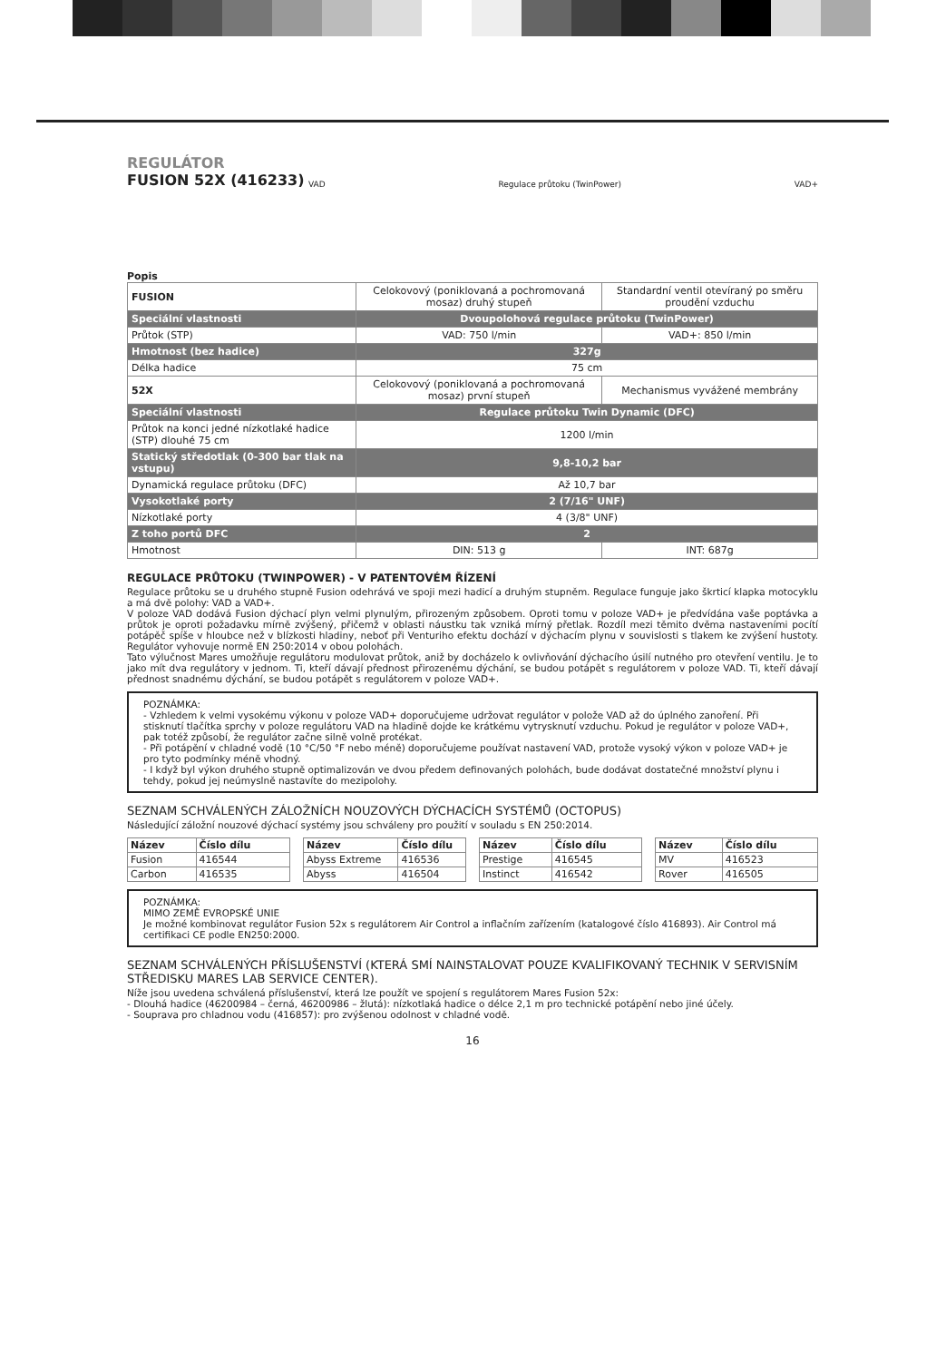REGULÁTOR
FUSION 52X (416233)
VAD Regulace průtoku (TwinPower) VAD+
Popis
| FUSION | Celokovový (poniklovaná a pochromovaná mosaz) druhý stupeň | Standardní ventil otevíraný po směru proudění vzduchu |
| Speciální vlastnosti | Dvoupolohová regulace průtoku (TwinPower) | |
| Průtok (STP) | VAD: 750 l/min | VAD+: 850 l/min |
| Hmotnost (bez hadice) | 327g | |
| Délka hadice | 75 cm | |
| 52X | Celokovový (poniklovaná a pochromovaná mosaz) první stupeň | Mechanismus vyvážené membrány |
| Speciální vlastnosti | Regulace průtoku Twin Dynamic (DFC) | |
| Průtok na konci jedné nízkotlaké hadice (STP) dlouhé 75 cm | 1200 l/min | |
| Statický středotlak (0-300 bar tlak na vstupu) | 9,8-10,2 bar | |
| Dynamická regulace průtoku (DFC) | Až 10,7 bar | |
| Vysokotlaké porty | 2 (7/16" UNF) | |
| Nízkotlaké porty | 4 (3/8" UNF) | |
| Z toho portů DFC | 2 | |
| Hmotnost | DIN: 513 g | INT: 687g |
REGULACE PRŮTOKU (TWINPOWER) - V PATENTOVÉM ŘÍZENÍ
Regulace průtoku se u druhého stupně Fusion odehrává ve spoji mezi hadicí a druhým stupněm. Regulace funguje jako škrticí klapka motocyklu a má dvě polohy: VAD a VAD+.
V poloze VAD dodává Fusion dýchací plyn velmi plynulým, přirozeným způsobem. Oproti tomu v poloze VAD+ je předvídána vaše poptávka a průtok je oproti požadavku mírně zvýšený, přičemž v oblasti náustku tak vzniká mírný přetlak. Rozdíl mezi těmito dvěma nastaveními pocítí potápěč spíše v hloubce než v blízkosti hladiny, neboť při Venturiho efektu dochází v dýchacím plynu v souvislosti s tlakem ke zvýšení hustoty. Regulátor vyhovuje normě EN 250:2014 v obou polohách.
Tato výlučnost Mares umožňuje regulátoru modulovat průtok, aniž by docházelo k ovlivňování dýchacího úsilí nutného pro otevření ventilu. Je to jako mít dva regulátory v jednom. Ti, kteří dávají přednost přirozenému dýchání, se budou potápět s regulátorem v poloze VAD. Ti, kteří dávají přednost snadnému dýchání, se budou potápět s regulátorem v poloze VAD+.
POZNÁMKA:
- Vzhledem k velmi vysokému výkonu v poloze VAD+ doporučujeme udržovat regulátor v polože VAD až do úplného zanoření. Při stisknutí tlačítka sprchy v poloze regulátoru VAD na hladině dojde ke krátkému vytrysknutí vzduchu. Pokud je regulátor v poloze VAD+, pak totéž způsobí, že regulátor začne silně volně protékat.
- Při potápění v chladné vodě (10 °C/50 °F nebo méně) doporučujeme používat nastavení VAD, protože vysoký výkon v poloze VAD+ je pro tyto podmínky méně vhodný.
- I když byl výkon druhého stupně optimalizován ve dvou předem definovaných polohách, bude dodávat dostatečné množství plynu i tehdy, pokud jej neúmyslně nastavíte do mezipolohy.
SEZNAM SCHVÁLENÝCH ZÁLOŽNÍCH NOUZOVÝCH DÝCHACÍCH SYSTÉMŮ (OCTOPUS)
Následující záložní nouzové dýchací systémy jsou schváleny pro použití v souladu s EN 250:2014.
| Název | Číslo dílu |
| Fusion | 416544 |
| Carbon | 416535 |
| Název | Číslo dílu |
| Abyss Extreme | 416536 |
| Abyss | 416504 |
| Název | Číslo dílu |
| Prestige | 416545 |
| Instinct | 416542 |
| Název | Číslo dílu |
| MV | 416523 |
| Rover | 416505 |
POZNÁMKA:
MIMO ZEMĚ EVROPSKÉ UNIE
Je možné kombinovat regulátor Fusion 52x s regulátorem Air Control a inflačním zařízením (katalogové číslo 416893). Air Control má certifikaci CE podle EN250:2000.
SEZNAM SCHVÁLENÝCH PŘÍSLUŠENSTVÍ (KTERÁ SMÍ NAINSTALOVAT POUZE KVALIFIKOVANÝ TECHNIK V SERVISNÍM STŘEDISKU MARES LAB SERVICE CENTER).
Níže jsou uvedena schválená příslušenství, která lze použít ve spojení s regulátorem Mares Fusion 52x:
- Dlouhá hadice (46200984 – černá, 46200986 – žlutá): nízkotlaká hadice o délce 2,1 m pro technické potápění nebo jiné účely.
- Souprava pro chladnou vodu (416857): pro zvýšenou odolnost v chladné vodě.
16